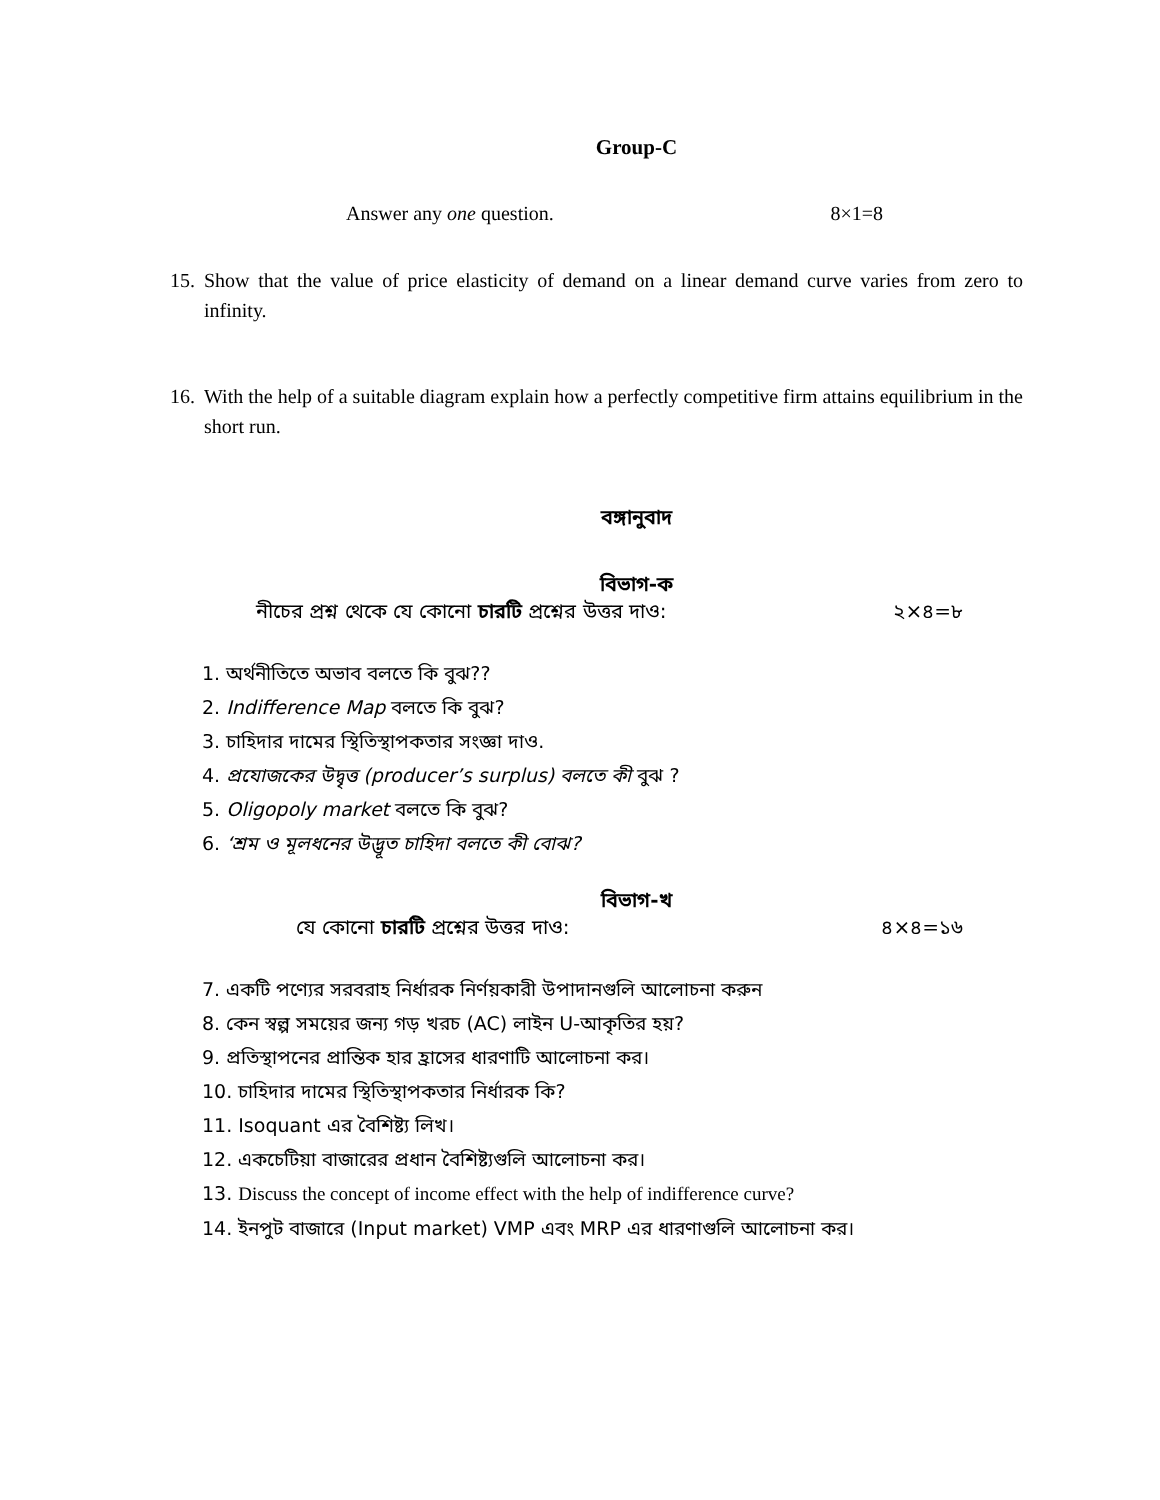Group-C
Answer any one question. 8×1=8
15. Show that the value of price elasticity of demand on a linear demand curve varies from zero to infinity.
16. With the help of a suitable diagram explain how a perfectly competitive firm attains equilibrium in the short run.
বঙ্গানুবাদ
বিভাগ-ক
নীচের প্রশ্ন থেকে যে কোনো চারটি প্রশ্নের উত্তর দাও: ২×৪=৮
1. অর্থনীতিতে অভাব বলতে কি বুঝ??
2. Indifference Map বলতে কি বুঝ?
3. চাহিদার দামের স্থিতিস্থাপকতার সংজ্ঞা দাও.
4. প্রযোজকের উদ্বৃত্ত (producer’s surplus) বলতে কী বুঝ ?
5. Oligopoly market বলতে কি বুঝ?
6. ‘শ্রম ও মূলধনের উদ্ভূত চাহিদা বলতে কী বোঝ?
বিভাগ-খ
যে কোনো চারটি প্রশ্নের উত্তর দাও: ৪×৪=১৬
7. একটি পণ্যের সরবরাহ নির্ধারক নির্ণয়কারী উপাদানগুলি আলোচনা করুন
8. কেন স্বল্প সময়ের জন্য গড় খরচ (AC) লাইন U-আকৃতির হয়?
9. প্রতিস্থাপনের প্রান্তিক হার হ্রাসের ধারণাটি আলোচনা কর।
10. চাহিদার দামের স্থিতিস্থাপকতার নির্ধারক কি?
11. Isoquant এর বৈশিষ্ট্য লিখ।
12. একচেটিয়া বাজারের প্রধান বৈশিষ্ট্যগুলি আলোচনা কর।
13. Discuss the concept of income effect with the help of indifference curve?
14. ইনপুট বাজারে (Input market) VMP এবং MRP এর ধারণাগুলি আলোচনা কর।